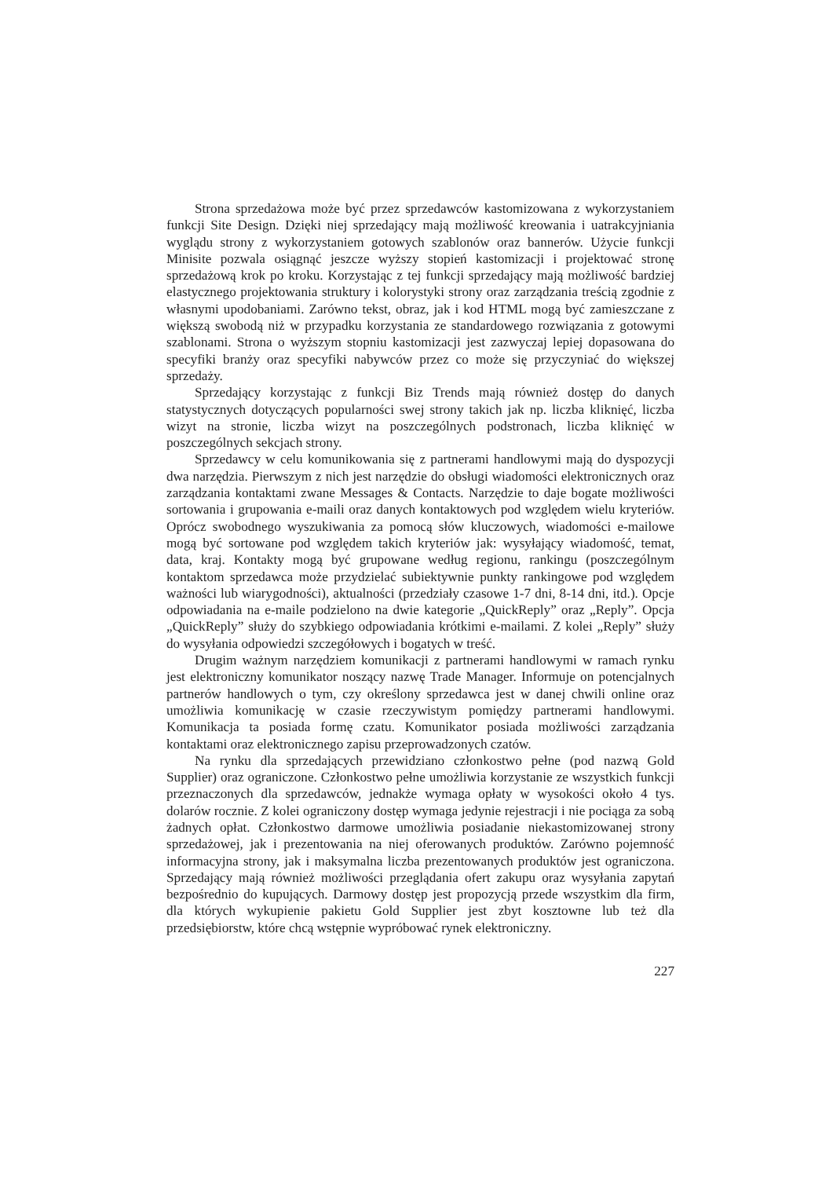Strona sprzedażowa może być przez sprzedawców kastomizowana z wykorzystaniem funkcji Site Design. Dzięki niej sprzedający mają możliwość kreowania i uatrakcyjniania wyglądu strony z wykorzystaniem gotowych szablonów oraz bannerów. Użycie funkcji Minisite pozwala osiągnąć jeszcze wyższy stopień kastomizacji i projektować stronę sprzedażową krok po kroku. Korzystając z tej funkcji sprzedający mają możliwość bardziej elastycznego projektowania struktury i kolorystyki strony oraz zarządzania treścią zgodnie z własnymi upodobaniami. Zarówno tekst, obraz, jak i kod HTML mogą być zamieszczane z większą swobodą niż w przypadku korzystania ze standardowego rozwiązania z gotowymi szablonami. Strona o wyższym stopniu kastomizacji jest zazwyczaj lepiej dopasowana do specyfiki branży oraz specyfiki nabywców przez co może się przyczyniać do większej sprzedaży.
Sprzedający korzystając z funkcji Biz Trends mają również dostęp do danych statystycznych dotyczących popularności swej strony takich jak np. liczba kliknięć, liczba wizyt na stronie, liczba wizyt na poszczególnych podstronach, liczba kliknięć w poszczególnych sekcjach strony.
Sprzedawcy w celu komunikowania się z partnerami handlowymi mają do dyspozycji dwa narzędzia. Pierwszym z nich jest narzędzie do obsługi wiadomości elektronicznych oraz zarządzania kontaktami zwane Messages & Contacts. Narzędzie to daje bogate możliwości sortowania i grupowania e-maili oraz danych kontaktowych pod względem wielu kryteriów. Oprócz swobodnego wyszukiwania za pomocą słów kluczowych, wiadomości e-mailowe mogą być sortowane pod względem takich kryteriów jak: wysyłający wiadomość, temat, data, kraj. Kontakty mogą być grupowane według regionu, rankingu (poszczególnym kontaktom sprzedawca może przydzielać subiektywnie punkty rankingowe pod względem ważności lub wiarygodności), aktualności (przedziały czasowe 1-7 dni, 8-14 dni, itd.). Opcje odpowiadania na e-maile podzielono na dwie kategorie „QuickReply” oraz „Reply”. Opcja „QuickReply” służy do szybkiego odpowiadania krótkimi e-mailami. Z kolei „Reply” służy do wysyłania odpowiedzi szczegółowych i bogatych w treść.
Drugim ważnym narzędziem komunikacji z partnerami handlowymi w ramach rynku jest elektroniczny komunikator noszący nazwę Trade Manager. Informuje on potencjalnych partnerów handlowych o tym, czy określony sprzedawca jest w danej chwili online oraz umożliwia komunikację w czasie rzeczywistym pomiędzy partnerami handlowymi. Komunikacja ta posiada formę czatu. Komunikator posiada możliwości zarządzania kontaktami oraz elektronicznego zapisu przeprowadzonych czatów.
Na rynku dla sprzedających przewidziano członkostwo pełne (pod nazwą Gold Supplier) oraz ograniczone. Członkostwo pełne umożliwia korzystanie ze wszystkich funkcji przeznaczonych dla sprzedawców, jednakże wymaga opłaty w wysokości około 4 tys. dolarów rocznie. Z kolei ograniczony dostęp wymaga jedynie rejestracji i nie pociąga za sobą żadnych opłat. Członkostwo darmowe umożliwia posiadanie niekastomizowanej strony sprzedażowej, jak i prezentowania na niej oferowanych produktów. Zarówno pojemność informacyjna strony, jak i maksymalna liczba prezentowanych produktów jest ograniczona. Sprzedający mają również możliwości przeglądania ofert zakupu oraz wysyłania zapytań bezpośrednio do kupujących. Darmowy dostęp jest propozycją przede wszystkim dla firm, dla których wykupienie pakietu Gold Supplier jest zbyt kosztowne lub też dla przedsiębiorstw, które chcą wstępnie wypróbować rynek elektroniczny.
227